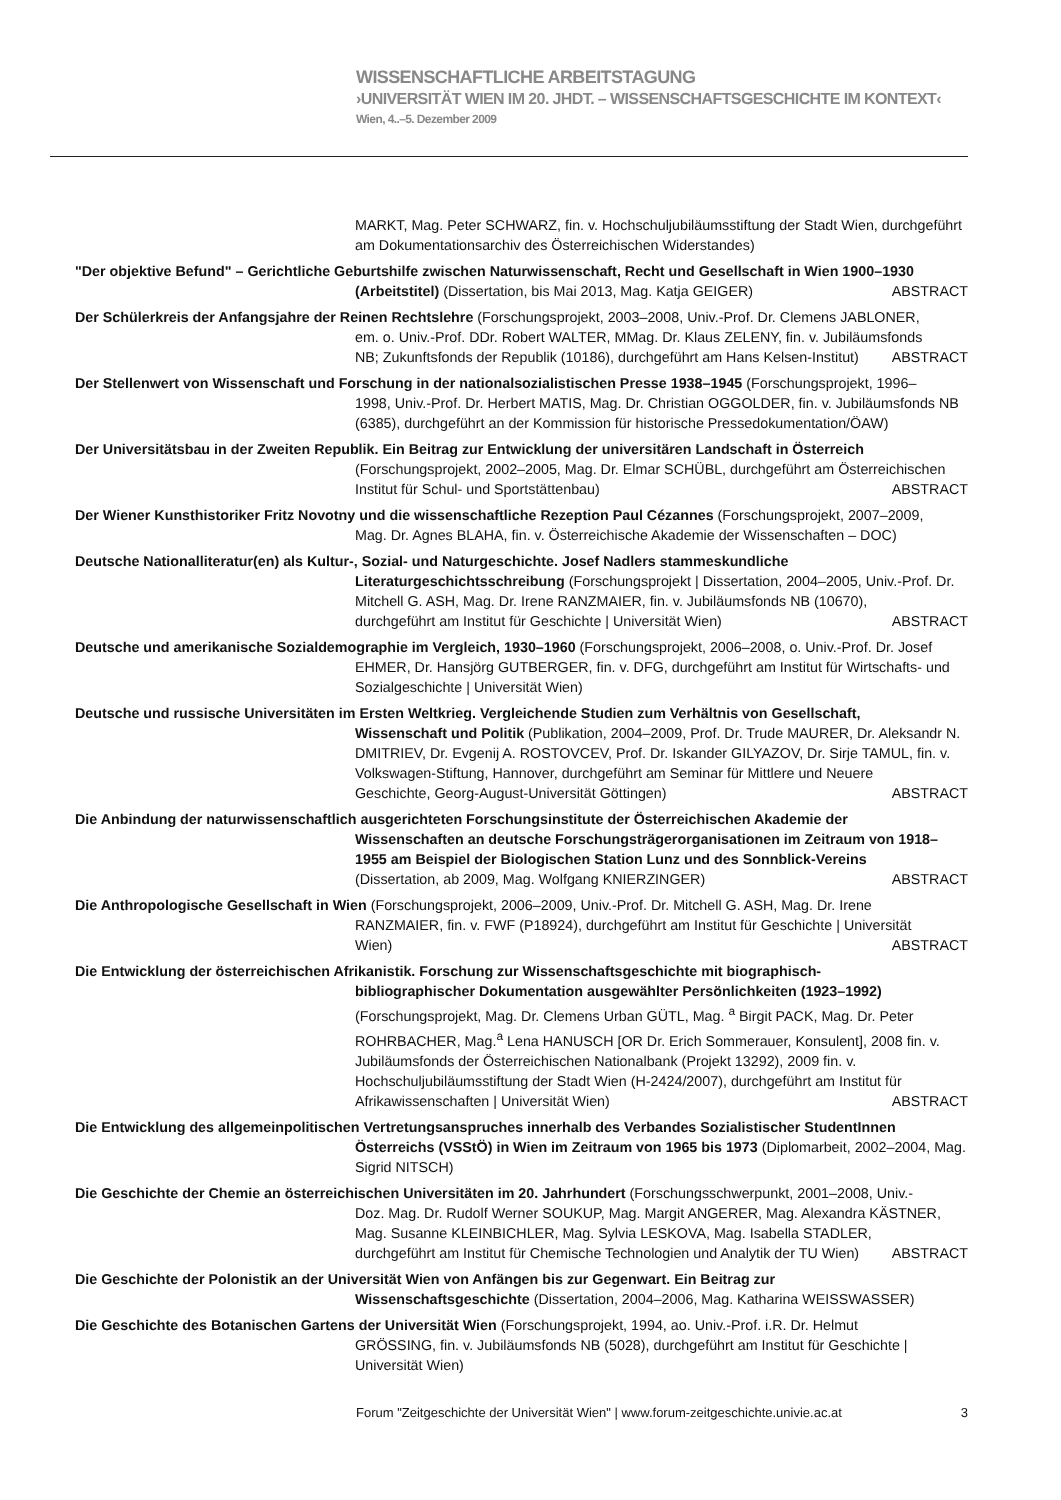WISSENSCHAFTLICHE ARBEITSTAGUNG
›UNIVERSITÄT WIEN IM 20. JHDT. – WISSENSCHAFTSGESCHICHTE IM KONTEXT‹
Wien, 4..–5. Dezember 2009
MARKT, Mag. Peter SCHWARZ, fin. v. Hochschuljubiläumsstiftung der Stadt Wien, durchgeführt am Dokumentationsarchiv des Österreichischen Widerstandes)
"Der objektive Befund" – Gerichtliche Geburtshilfe zwischen Naturwissenschaft, Recht und Gesellschaft in Wien 1900–1930
(Arbeitstitel) (Dissertation, bis Mai 2013, Mag. Katja GEIGER) ABSTRACT
Der Schülerkreis der Anfangsjahre der Reinen Rechtslehre (Forschungsprojekt, 2003–2008, Univ.-Prof. Dr. Clemens JABLONER,
em. o. Univ.-Prof. DDr. Robert WALTER, MMag. Dr. Klaus ZELENY, fin. v. Jubiläumsfonds
NB; Zukunftsfonds der Republik (10186), durchgeführt am Hans Kelsen-Institut) ABSTRACT
Der Stellenwert von Wissenschaft und Forschung in der nationalsozialistischen Presse 1938–1945 (Forschungsprojekt, 1996–
1998, Univ.-Prof. Dr. Herbert MATIS, Mag. Dr. Christian OGGOLDER, fin. v. Jubiläumsfonds NB (6385), durchgeführt an der Kommission für historische Pressedokumentation/ÖAW)
Der Universitätsbau in der Zweiten Republik. Ein Beitrag zur Entwicklung der universitären Landschaft in Österreich
(Forschungsprojekt, 2002–2005, Mag. Dr. Elmar SCHÜBL, durchgeführt am Österreichischen
Institut für Schul- und Sportstättenbau) ABSTRACT
Der Wiener Kunsthistoriker Fritz Novotny und die wissenschaftliche Rezeption Paul Cézannes (Forschungsprojekt, 2007–2009,
Mag. Dr. Agnes BLAHA, fin. v. Österreichische Akademie der Wissenschaften – DOC)
Deutsche Nationalliteratur(en) als Kultur-, Sozial- und Naturgeschichte. Josef Nadlers stammeskundliche
Literaturgeschichtsschreibung (Forschungsprojekt | Dissertation, 2004–2005, Univ.-Prof. Dr. Mitchell G. ASH, Mag. Dr. Irene RANZMAIER, fin. v. Jubiläumsfonds NB (10670),
durchgeführt am Institut für Geschichte | Universität Wien) ABSTRACT
Deutsche und amerikanische Sozialdemographie im Vergleich, 1930–1960 (Forschungsprojekt, 2006–2008, o. Univ.-Prof. Dr. Josef
EHMER, Dr. Hansjörg GUTBERGER, fin. v. DFG, durchgeführt am Institut für Wirtschafts- und Sozialgeschichte | Universität Wien)
Deutsche und russische Universitäten im Ersten Weltkrieg. Vergleichende Studien zum Verhältnis von Gesellschaft,
Wissenschaft und Politik (Publikation, 2004–2009, Prof. Dr. Trude MAURER, Dr. Aleksandr N. DMITRIEV, Dr. Evgenij A. ROSTOVCEV, Prof. Dr. Iskander GILYAZOV, Dr. Sirje TAMUL, fin. v. Volkswagen-Stiftung, Hannover, durchgeführt am Seminar für Mittlere und Neuere
Geschichte, Georg-August-Universität Göttingen) ABSTRACT
Die Anbindung der naturwissenschaftlich ausgerichteten Forschungsinstitute der Österreichischen Akademie der
Wissenschaften an deutsche Forschungsträgerorganisationen im Zeitraum von 1918–1955 am Beispiel der Biologischen Station Lunz und des Sonnblick-Vereins
(Dissertation, ab 2009, Mag. Wolfgang KNIERZINGER) ABSTRACT
Die Anthropologische Gesellschaft in Wien (Forschungsprojekt, 2006–2009, Univ.-Prof. Dr. Mitchell G. ASH, Mag. Dr. Irene
RANZMAIER, fin. v. FWF (P18924), durchgeführt am Institut für Geschichte | Universität
Wien) ABSTRACT
Die Entwicklung der österreichischen Afrikanistik. Forschung zur Wissenschaftsgeschichte mit biographisch-
bibliographischer Dokumentation ausgewählter Persönlichkeiten (1923–1992)
(Forschungsprojekt, Mag. Dr. Clemens Urban GÜTL, Mag. <sup>a</sup> Birgit PACK, Mag. Dr. Peter ROHRBACHER, Mag.<sup>a</sup> Lena HANUSCH [OR Dr. Erich Sommerauer, Konsulent], 2008 fin. v. Jubiläumsfonds der Österreichischen Nationalbank (Projekt 13292), 2009 fin. v. Hochschuljubiläumsstiftung der Stadt Wien (H-2424/2007), durchgeführt am Institut für
Afrikawissenschaften | Universität Wien) ABSTRACT
Die Entwicklung des allgemeinpolitischen Vertretungsanspruches innerhalb des Verbandes Sozialistischer StudentInnen
Österreichs (VSStÖ) in Wien im Zeitraum von 1965 bis 1973 (Diplomarbeit, 2002–2004, Mag. Sigrid NITSCH)
Die Geschichte der Chemie an österreichischen Universitäten im 20. Jahrhundert (Forschungsschwerpunkt, 2001–2008, Univ.-
Doz. Mag. Dr. Rudolf Werner SOUKUP, Mag. Margit ANGERER, Mag. Alexandra KÄSTNER, Mag. Susanne KLEINBICHLER, Mag. Sylvia LESKOVA, Mag. Isabella STADLER,
durchgeführt am Institut für Chemische Technologien und Analytik der TU Wien) ABSTRACT
Die Geschichte der Polonistik an der Universität Wien von Anfängen bis zur Gegenwart. Ein Beitrag zur
Wissenschaftsgeschichte (Dissertation, 2004–2006, Mag. Katharina WEISSWASSER)
Die Geschichte des Botanischen Gartens der Universität Wien (Forschungsprojekt, 1994, ao. Univ.-Prof. i.R. Dr. Helmut
GRÖSSING, fin. v. Jubiläumsfonds NB (5028), durchgeführt am Institut für Geschichte | Universität Wien)
Forum "Zeitgeschichte der Universität Wien" | www.forum-zeitgeschichte.univie.ac.at 3